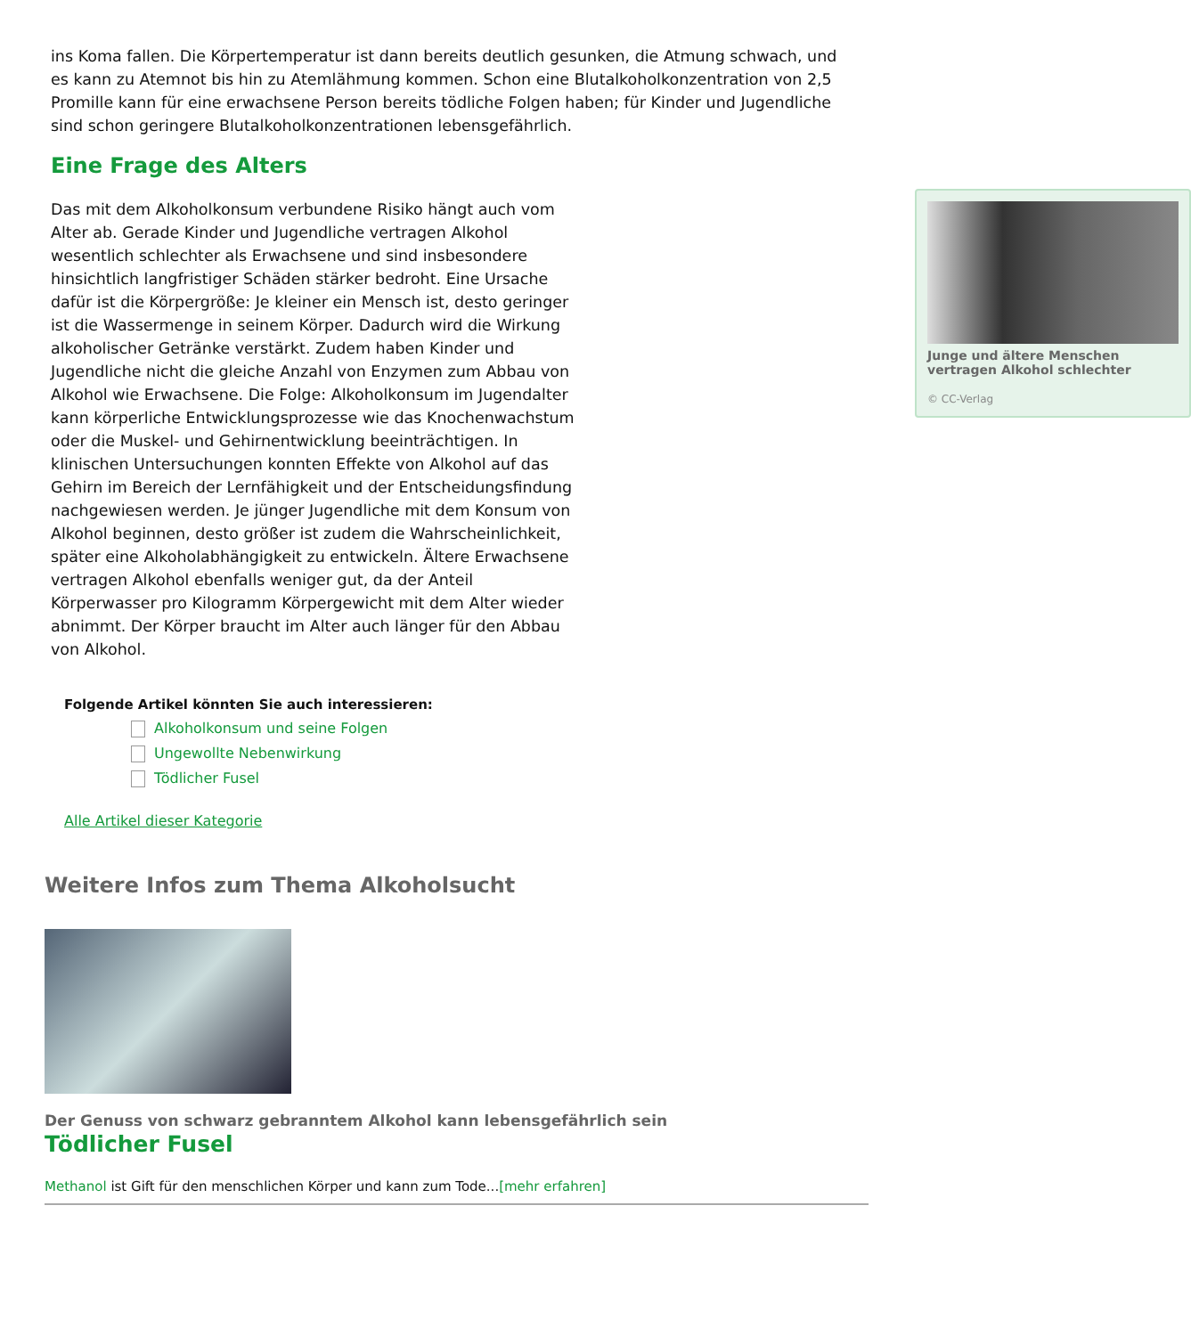ins Koma fallen. Die Körpertemperatur ist dann bereits deutlich gesunken, die Atmung schwach, und es kann zu Atemnot bis hin zu Atemlähmung kommen. Schon eine Blutalkoholkonzentration von 2,5 Promille kann für eine erwachsene Person bereits tödliche Folgen haben; für Kinder und Jugendliche sind schon geringere Blutalkoholkonzentrationen lebensgefährlich.
Eine Frage des Alters
Junge und ältere Menschen vertragen Alkohol schlechter
© CC-Verlag
Das mit dem Alkoholkonsum verbundene Risiko hängt auch vom Alter ab. Gerade Kinder und Jugendliche vertragen Alkohol wesentlich schlechter als Erwachsene und sind insbesondere hinsichtlich langfristiger Schäden stärker bedroht. Eine Ursache dafür ist die Körpergröße: Je kleiner ein Mensch ist, desto geringer ist die Wassermenge in seinem Körper. Dadurch wird die Wirkung alkoholischer Getränke verstärkt. Zudem haben Kinder und Jugendliche nicht die gleiche Anzahl von Enzymen zum Abbau von Alkohol wie Erwachsene. Die Folge: Alkoholkonsum im Jugendalter kann körperliche Entwicklungsprozesse wie das Knochenwachstum oder die Muskel- und Gehirnentwicklung beeinträchtigen. In klinischen Untersuchungen konnten Effekte von Alkohol auf das Gehirn im Bereich der Lernfähigkeit und der Entscheidungsfindung nachgewiesen werden. Je jünger Jugendliche mit dem Konsum von Alkohol beginnen, desto größer ist zudem die Wahrscheinlichkeit, später eine Alkoholabhängigkeit zu entwickeln. Ältere Erwachsene vertragen Alkohol ebenfalls weniger gut, da der Anteil Körperwasser pro Kilogramm Körpergewicht mit dem Alter wieder abnimmt. Der Körper braucht im Alter auch länger für den Abbau von Alkohol.
Folgende Artikel könnten Sie auch interessieren:
Alkoholkonsum und seine Folgen
Ungewollte Nebenwirkung
Tödlicher Fusel
Alle Artikel dieser Kategorie
Weitere Infos zum Thema Alkoholsucht
Der Genuss von schwarz gebranntem Alkohol kann lebensgefährlich sein
Tödlicher Fusel
Methanol ist Gift für den menschlichen Körper und kann zum Tode...[mehr erfahren]